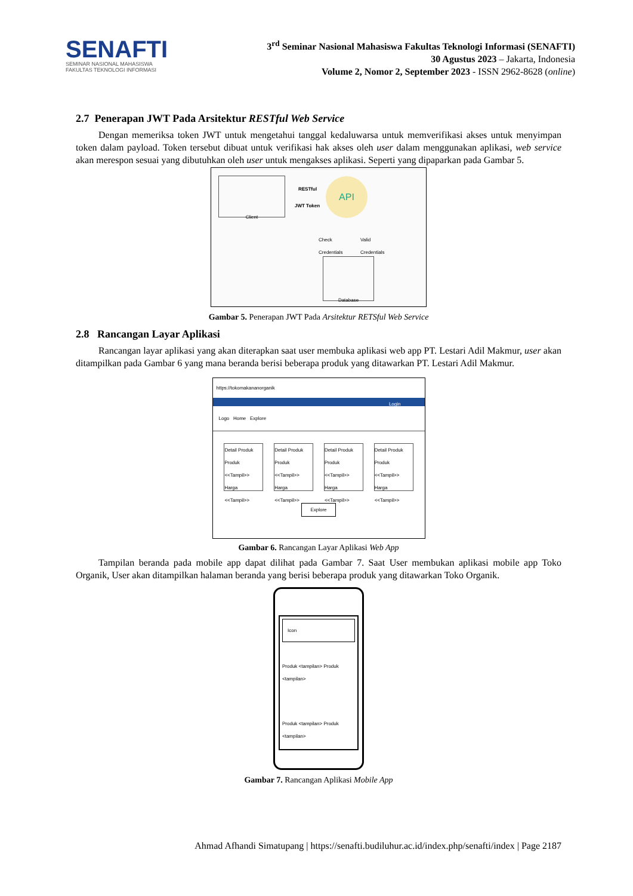SENAFTI
SEMINAR NASIONAL MAHASISWA
FAKULTAS TEKNOLOGI INFORMASI
3<sup>rd</sup> Seminar Nasional Mahasiswa Fakultas Teknologi Informasi (SENAFTI)
30 Agustus 2023 – Jakarta, Indonesia
Volume 2, Nomor 2, September 2023 - ISSN 2962-8628 (online)
2.7 Penerapan JWT Pada Arsitektur RESTful Web Service
Dengan memeriksa token JWT untuk mengetahui tanggal kedaluwarsa untuk memverifikasi akses untuk menyimpan token dalam payload. Token tersebut dibuat untuk verifikasi hak akses oleh user dalam menggunakan aplikasi, web service akan merespon sesuai yang dibutuhkan oleh user untuk mengakses aplikasi. Seperti yang dipaparkan pada Gambar 5.
Client
RESTful
JWT Token
API
Check
Credentials
Valid
Credentials
Database
Gambar 5. Penerapan JWT Pada Arsitektur RETSful Web Service
2.8 Rancangan Layar Aplikasi
Rancangan layar aplikasi yang akan diterapkan saat user membuka aplikasi web app PT. Lestari Adil Makmur, user akan ditampilkan pada Gambar 6 yang mana beranda berisi beberapa produk yang ditawarkan PT. Lestari Adil Makmur.
https://tokomakananorganik
Login
Logo Home Explore
Detail Produk
Produk <<Tampil>>
Harga <<Tampil>>
Detail Produk
Produk <<Tampil>>
Harga <<Tampil>>
Detail Produk
Produk <<Tampil>>
Harga <<Tampil>>
Detail Produk
Produk <<Tampil>>
Harga <<Tampil>>
Explore
Gambar 6. Rancangan Layar Aplikasi Web App
Tampilan beranda pada mobile app dapat dilihat pada Gambar 7. Saat User membukan aplikasi mobile app Toko Organik, User akan ditampilkan halaman beranda yang berisi beberapa produk yang ditawarkan Toko Organik.
Icon
Produk <tampilan> Produk <tampilan>
Produk <tampilan> Produk <tampilan>
Gambar 7. Rancangan Aplikasi Mobile App
Ahmad Afhandi Simatupang | https://senafti.budiluhur.ac.id/index.php/senafti/index | Page 2187